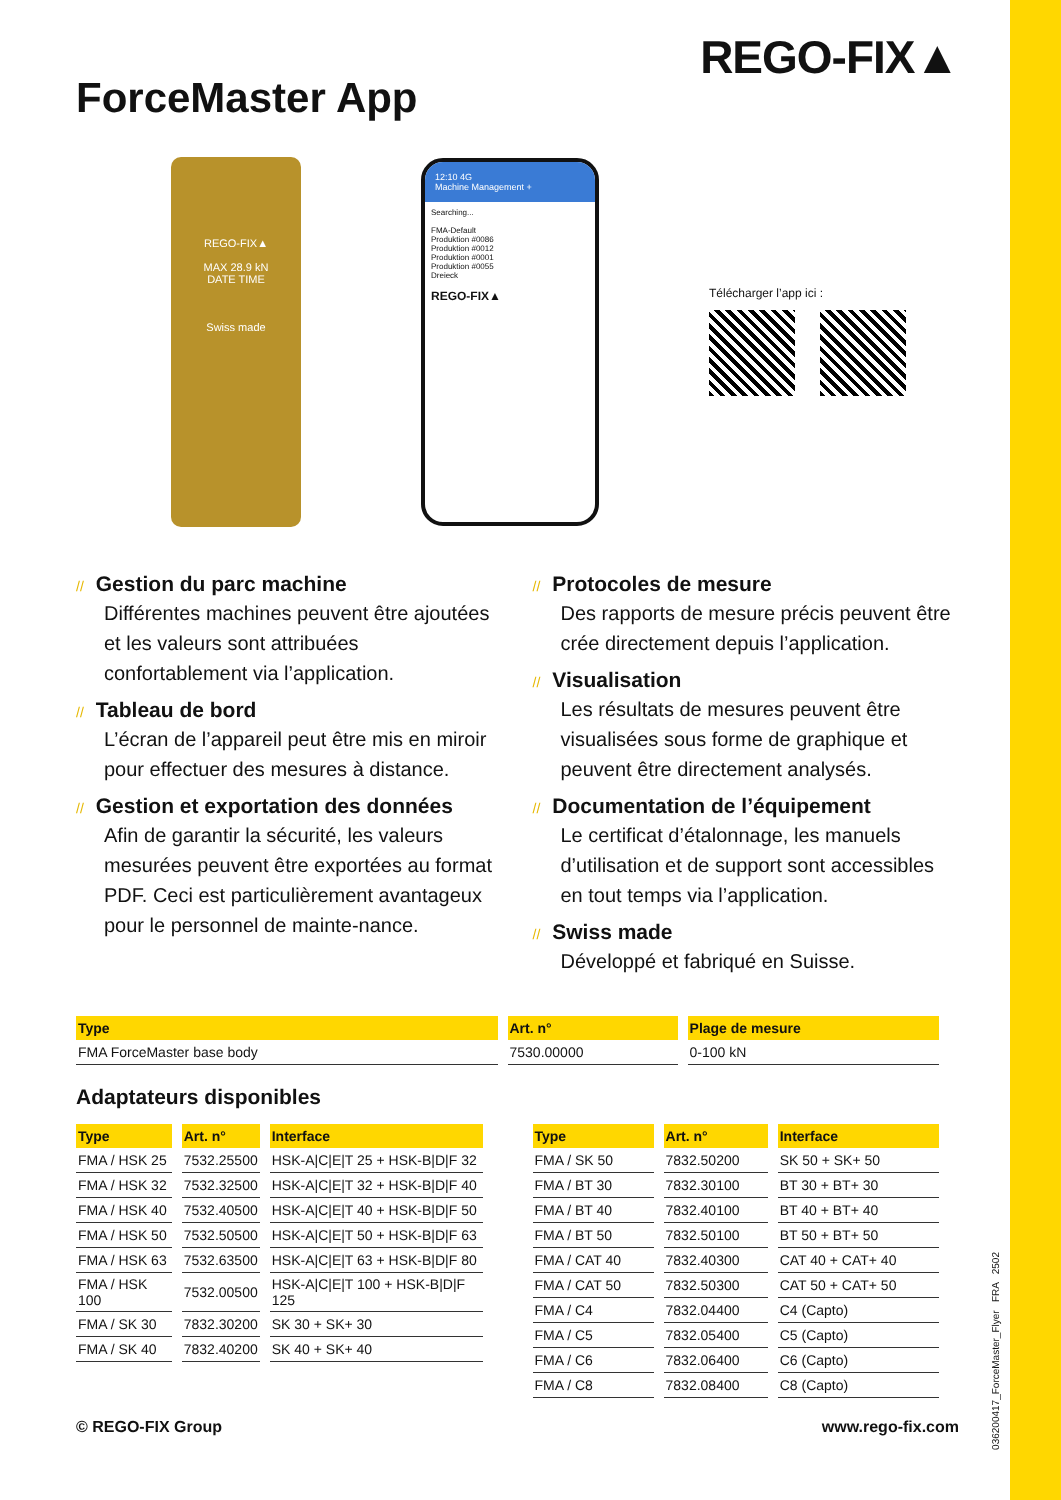REGO-FIX▲
ForceMaster App
REGO-FIX▲
MAX 28.9 kN
DATE TIME
Swiss made
12:10 4G
Machine Management +
Searching...
FMA-Default
Produktion #0086
Produktion #0012
Produktion #0001
Produktion #0055
Dreieck
REGO-FIX▲
Télécharger l’app ici :
// Gestion du parc machine
Différentes machines peuvent être ajoutées et les valeurs sont attribuées confortablement via l’application.
// Tableau de bord
L’écran de l’appareil peut être mis en miroir pour effectuer des mesures à distance.
// Gestion et exportation des données
Afin de garantir la sécurité, les valeurs mesurées peuvent être exportées au format PDF. Ceci est particulièrement avantageux pour le personnel de mainte-nance.
// Protocoles de mesure
Des rapports de mesure précis peuvent être crée directement depuis l’application.
// Visualisation
Les résultats de mesures peuvent être visualisées sous forme de graphique et peuvent être directement analysés.
// Documentation de l’équipement
Le certificat d’étalonnage, les manuels d’utilisation et de support sont accessibles en tout temps via l’application.
// Swiss made
Développé et fabriqué en Suisse.
| Type | Art. n° | Plage de mesure |
| --- | --- | --- |
| FMA ForceMaster base body | 7530.00000 | 0-100 kN |
Adaptateurs disponibles
| Type | Art. n° | Interface |
| --- | --- | --- |
| FMA / HSK 25 | 7532.25500 | HSK-A/C/E/T 25 + HSK-B/D/F 32 |
| FMA / HSK 32 | 7532.32500 | HSK-A/C/E/T 32 + HSK-B/D/F 40 |
| FMA / HSK 40 | 7532.40500 | HSK-A/C/E/T 40 + HSK-B/D/F 50 |
| FMA / HSK 50 | 7532.50500 | HSK-A/C/E/T 50 + HSK-B/D/F 63 |
| FMA / HSK 63 | 7532.63500 | HSK-A/C/E/T 63 + HSK-B/D/F 80 |
| FMA / HSK 100 | 7532.00500 | HSK-A/C/E/T 100 + HSK-B/D/F 125 |
| FMA / SK 30 | 7832.30200 | SK 30 + SK+ 30 |
| FMA / SK 40 | 7832.40200 | SK 40 + SK+ 40 |
| Type | Art. n° | Interface |
| --- | --- | --- |
| FMA / SK 50 | 7832.50200 | SK 50 + SK+ 50 |
| FMA / BT 30 | 7832.30100 | BT 30 + BT+ 30 |
| FMA / BT 40 | 7832.40100 | BT 40 + BT+ 40 |
| FMA / BT 50 | 7832.50100 | BT 50 + BT+ 50 |
| FMA / CAT 40 | 7832.40300 | CAT 40 + CAT+ 40 |
| FMA / CAT 50 | 7832.50300 | CAT 50 + CAT+ 50 |
| FMA / C4 | 7832.04400 | C4 (Capto) |
| FMA / C5 | 7832.05400 | C5 (Capto) |
| FMA / C6 | 7832.06400 | C6 (Capto) |
| FMA / C8 | 7832.08400 | C8 (Capto) |
© REGO-FIX Group www.rego-fix.com
036200417_ForceMaster_Flyer FRA 2502